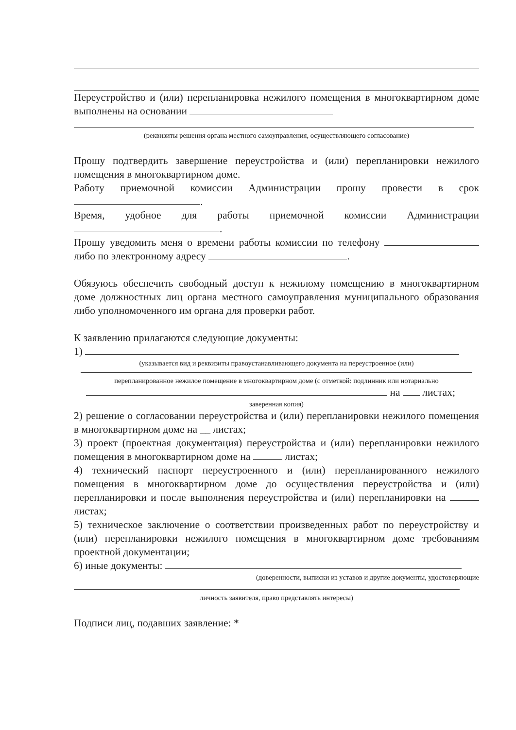Переустройство и (или) перепланировка нежилого помещения в многоквартирном доме выполнены на основании
(реквизиты решения органа местного самоуправления, осуществляющего согласование)
Прошу подтвердить завершение переустройства и (или) перепланировки нежилого помещения в многоквартирном доме.
Работу приемочной комиссии Администрации прошу провести в срок .
Время, удобное для работы приемочной комиссии Администрации .
Прошу уведомить меня о времени работы комиссии по телефону либо по электронному адресу .
Обязуюсь обеспечить свободный доступ к нежилому помещению в многоквартирном доме должностных лиц органа местного самоуправления муниципального образования либо уполномоченного им органа для проверки работ.
К заявлению прилагаются следующие документы:
1)
(указывается вид и реквизиты правоустанавливающего документа на переустроенное (или)
перепланированное нежилое помещение в многоквартирном доме (с отметкой: подлинник или нотариально
на листах;
заверенная копия)
2) решение о согласовании переустройства и (или) перепланировки нежилого помещения в многоквартирном доме на __ листах;
3) проект (проектная документация) переустройства и (или) перепланировки нежилого помещения в многоквартирном доме на листах;
4) технический паспорт переустроенного и (или) перепланированного нежилого помещения в многоквартирном доме до осуществления переустройства и (или) перепланировки и после выполнения переустройства и (или) перепланировки на листах;
5) техническое заключение о соответствии произведенных работ по переустройству и (или) перепланировки нежилого помещения в многоквартирном доме требованиям проектной документации;
6) иные документы:
(доверенности, выписки из уставов и другие документы, удостоверяющие
личность заявителя, право представлять интересы)
Подписи лиц, подавших заявление: *